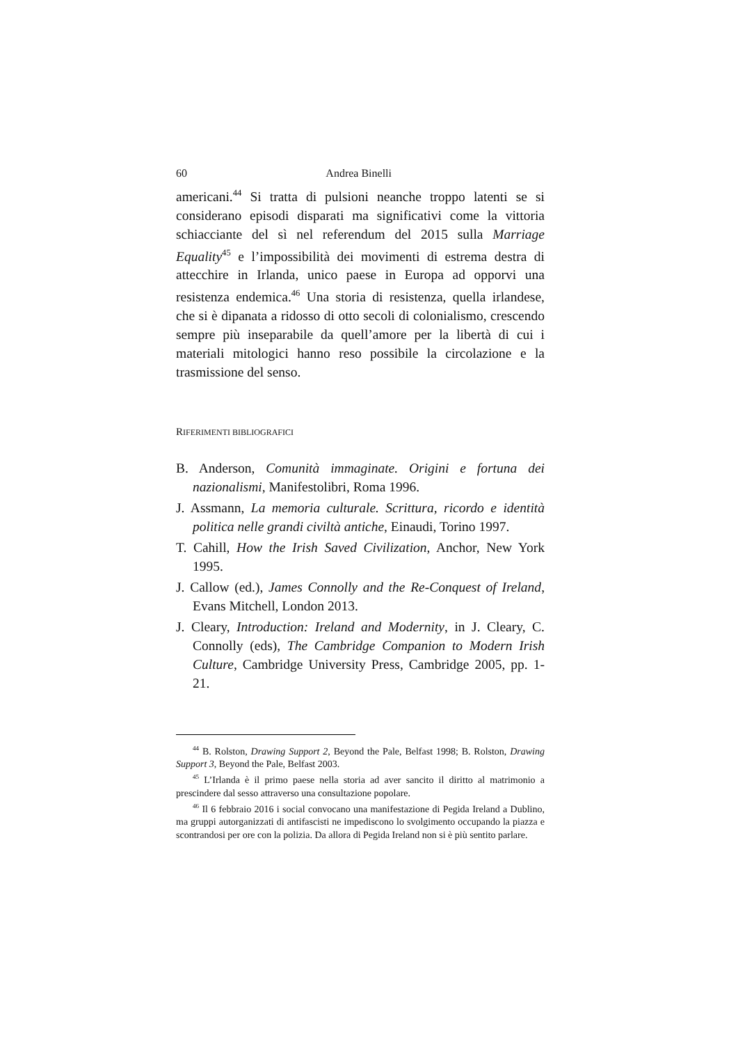60 Andrea Binelli
americani.<sup>44</sup> Si tratta di pulsioni neanche troppo latenti se si considerano episodi disparati ma significativi come la vittoria schiacciante del sì nel referendum del 2015 sulla Marriage Equality<sup>45</sup> e l’impossibilità dei movimenti di estrema destra di attecchire in Irlanda, unico paese in Europa ad opporvi una resistenza endemica.<sup>46</sup> Una storia di resistenza, quella irlandese, che si è dipanata a ridosso di otto secoli di colonialismo, crescendo sempre più inseparabile da quell’amore per la libertà di cui i materiali mitologici hanno reso possibile la circolazione e la trasmissione del senso.
RIFERIMENTI BIBLIOGRAFICI
B. Anderson, Comunità immaginate. Origini e fortuna dei nazionalismi, Manifestolibri, Roma 1996.
J. Assmann, La memoria culturale. Scrittura, ricordo e identità politica nelle grandi civiltà antiche, Einaudi, Torino 1997.
T. Cahill, How the Irish Saved Civilization, Anchor, New York 1995.
J. Callow (ed.), James Connolly and the Re-Conquest of Ireland, Evans Mitchell, London 2013.
J. Cleary, Introduction: Ireland and Modernity, in J. Cleary, C. Connolly (eds), The Cambridge Companion to Modern Irish Culture, Cambridge University Press, Cambridge 2005, pp. 1-21.
<sup>44</sup> B. Rolston, Drawing Support 2, Beyond the Pale, Belfast 1998; B. Rolston, Drawing Support 3, Beyond the Pale, Belfast 2003.
<sup>45</sup> L’Irlanda è il primo paese nella storia ad aver sancito il diritto al matrimonio a prescindere dal sesso attraverso una consultazione popolare.
<sup>46</sup> Il 6 febbraio 2016 i social convocano una manifestazione di Pegida Ireland a Dublino, ma gruppi autorganizzati di antifascisti ne impediscono lo svolgimento occupando la piazza e scontrandosi per ore con la polizia. Da allora di Pegida Ireland non si è più sentito parlare.